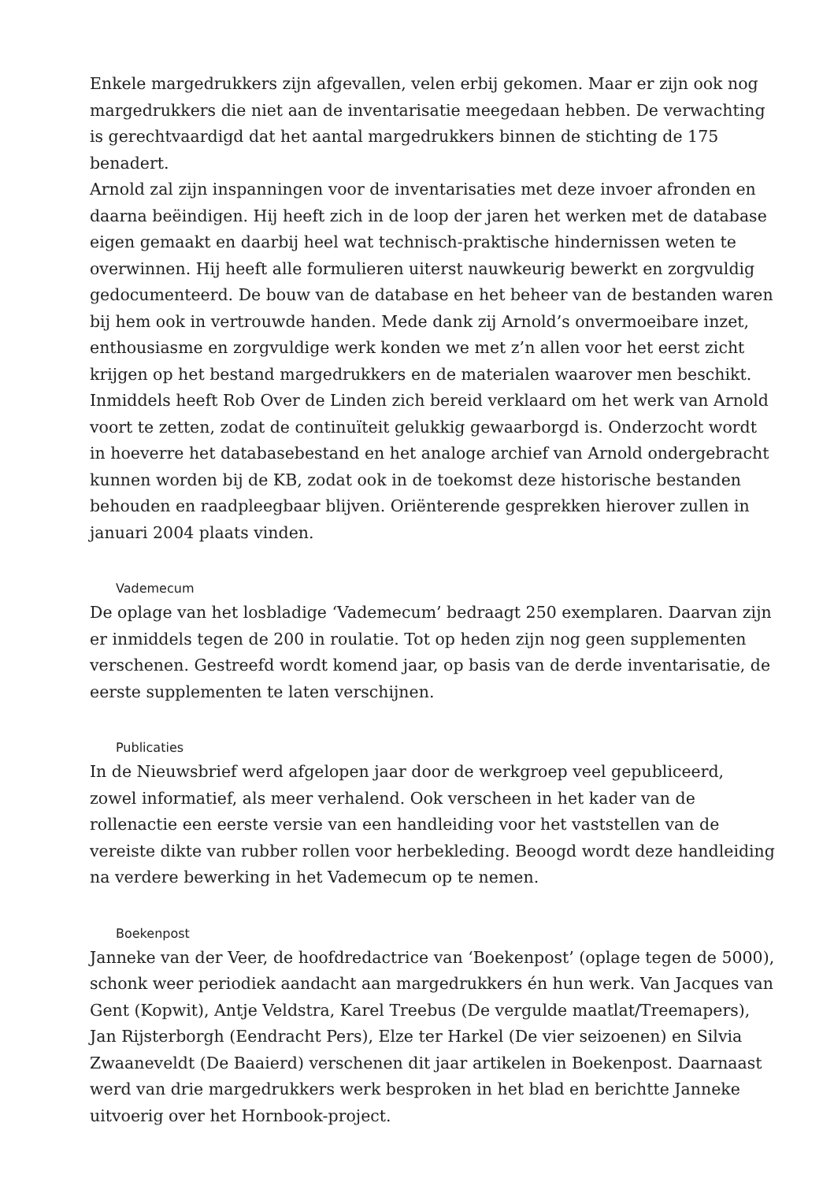Enkele margedrukkers zijn afgevallen, velen erbij gekomen. Maar er zijn ook nog margedrukkers die niet aan de inventarisatie meegedaan hebben. De verwachting is gerechtvaardigd dat het aantal margedrukkers binnen de stichting de 175 benadert.
Arnold zal zijn inspanningen voor de inventarisaties met deze invoer afronden en daarna beëindigen. Hij heeft zich in de loop der jaren het werken met de database eigen gemaakt en daarbij heel wat technisch-praktische hindernissen weten te overwinnen. Hij heeft alle formulieren uiterst nauwkeurig bewerkt en zorgvuldig gedocumenteerd. De bouw van de database en het beheer van de bestanden waren bij hem ook in vertrouwde handen. Mede dank zij Arnold’s onvermoeibare inzet, enthousiasme en zorgvuldige werk konden we met z’n allen voor het eerst zicht krijgen op het bestand margedrukkers en de materialen waarover men beschikt. Inmiddels heeft Rob Over de Linden zich bereid verklaard om het werk van Arnold voort te zetten, zodat de continuïteit gelukkig gewaarborgd is. Onderzocht wordt in hoeverre het databasebestand en het analoge archief van Arnold ondergebracht kunnen worden bij de KB, zodat ook in de toekomst deze historische bestanden behouden en raadpleegbaar blijven. Oriënterende gesprekken hierover zullen in januari 2004 plaats vinden.
Vademecum
De oplage van het losbladige ‘Vademecum’ bedraagt 250 exemplaren. Daarvan zijn er inmiddels tegen de 200 in roulatie. Tot op heden zijn nog geen supplementen verschenen. Gestreefd wordt komend jaar, op basis van de derde inventarisatie, de eerste supplementen te laten verschijnen.
Publicaties
In de Nieuwsbrief werd afgelopen jaar door de werkgroep veel gepubliceerd, zowel informatief, als meer verhalend. Ook verscheen in het kader van de rollenactie een eerste versie van een handleiding voor het vaststellen van de vereiste dikte van rubber rollen voor herbekleding. Beoogd wordt deze handleiding na verdere bewerking in het Vademecum op te nemen.
Boekenpost
Janneke van der Veer, de hoofdredactrice van ‘Boekenpost’ (oplage tegen de 5000), schonk weer periodiek aandacht aan margedrukkers én hun werk. Van Jacques van Gent (Kopwit), Antje Veldstra, Karel Treebus (De vergulde maatlat/Treemapers), Jan Rijsterborgh (Eendracht Pers), Elze ter Harkel (De vier seizoenen) en Silvia Zwaaneveldt (De Baaierd) verschenen dit jaar artikelen in Boekenpost. Daarnaast werd van drie margedrukkers werk besproken in het blad en berichtte Janneke uitvoerig over het Hornbook-project.